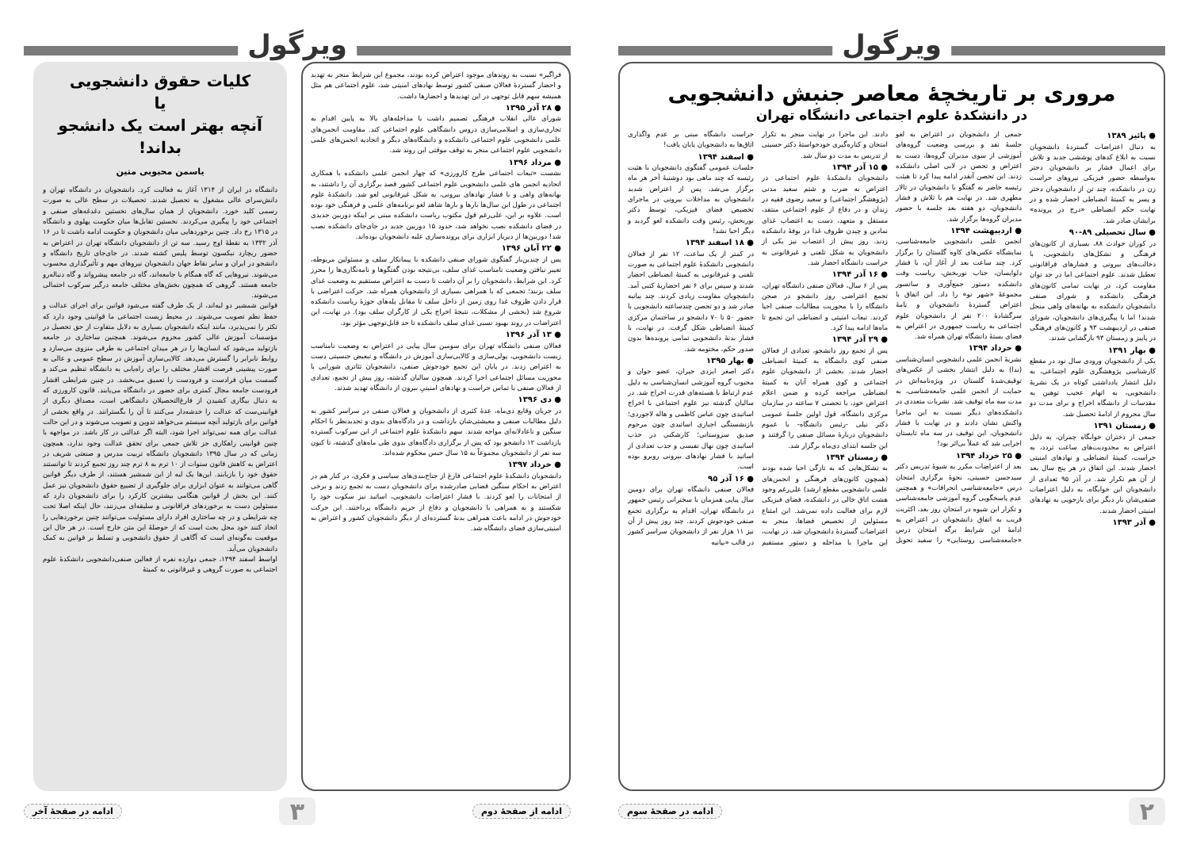ویرگول
مروری بر تاریخچهٔ معاصر جنبش دانشجویی
در دانشکدهٔ علوم اجتماعی دانشگاه تهران
● پائیز ۱۳۸۹
به دنبال اعتراضات گستردهٔ دانشجویان نسبت به ابلاغ کدهای پوششی جدید و تلاش برای اعمال فشار بر دانشجویان دختر به‌واسطه حضور فیزیکی نیروهای حراست زن در دانشکده، چند تن از دانشجویان دختر و پسر به کمیتهٔ انضباطی احضار شده و در نهایت حکم انضباطی «درج در پرونده» برایشان صادر شد.
● سال تحصیلی ۸۹-۹۰
در کوران حوادث ۸۸، بسیاری از کانون‌های فرهنگی و تشکل‌های دانشجویی، با دخالت‌های بیرونی و فشارهای فراقانونی تعطیل شدند. علوم اجتماعی اما در حد توان مقاومت کرد، در نهایت تمامی کانون‌های فرهنگی دانشکده و شورای صنفی دانشجویان دانشکده به بهانه‌های واهی منحل شدند! اما با پیگیری‌های دانشجویان، شورای صنفی در اردیبهشت ۹۳ و کانون‌های فرهنگی در پاییز و زمستان ۹۳ بازگشایی شدند.
● بهار ۱۳۹۱
یکی از دانشجویان ورودی سال نود در مقطع کارشناسی پژوهشگری علوم اجتماعی، به دلیل انتشار یادداشتی کوتاه در یک نشریهٔ دانشجویی، به اتهام عجیب توهین به مقدسات از دانشگاه اخراج و برای مدت دو سال محروم از ادامهٔ تحصیل شد.
● زمستان ۱۳۹۱
جمعی از دختران خوابگاه چمران، به دلیل اعتراض به محدودیت‌های ساعت تردد، به حراست، کمیتهٔ انضباطی و نهادهای امنیتی احضار شدند. این اتفاق در هر پنج سال بعد از آن هم تکرار شد. در آذر ۹۵ تعدادی از دانشجویان این خوابگاه، به دلیل اعتراضات صنفی‌شان بار دیگر برای بازجویی به نهادهای امنیتی احضار شدند.
● آذر ۱۳۹۳
جمعی از دانشجویان در اعتراض به لغو جلسهٔ نقد و بررسی وضعیت گروه‌های آموزشی از سوی مدیران گروه‌ها، دست به اعتراض و تحصن در لابی اصلی دانشکده زدند. این تحصن آنقدر ادامه پیدا کرد تا هیئت رئیسه حاضر به گفتگو با دانشجویان در تالار مطهری شد. در نهایت هم با تلاش و فشار دانشجویان، دو هفته بعد جلسه با حضور مدیران گروه‌ها برگزار شد.
● اردیبهشت ۱۳۹۴
انجمن علمی دانشجویی جامعه‌شناسی، نمایشگاه عکس‌های کاوه گلستان را برگزار کرد. چند ساعت بعد از آغاز آن، با فشار دلواپسان، جناب نوربخش، ریاست وقت دانشکده دستور جمع‌آوری و سانسور مجموعهٔ «شهر نو» را داد. این اتفاق با اعتراض گستردهٔ دانشجویان و نامهٔ سرگشادهٔ ۲۰۰ نفر از دانشجویان علوم اجتماعی به ریاست جمهوری در اعتراض به فضای بستهٔ دانشگاه تهران همراه شد.
● خرداد ۱۳۹۴
نشریهٔ انجمن علمی دانشجویی انسان‌شناسی (ندا) به دلیل انتشار بخشی از عکس‌های توقیف‌شدهٔ گلستان در ویژه‌نامه‌اش در حمایت از انجمن علمی جامعه‌شناسی، به مدت سه ماه توقیف شد. نشریات متعددی در دانشکده‌های دیگر نسبت به این ماجرا واکنش نشان دادند و در نهایت با فشار دانشجویان، این توقیف در سه ماه تابستان اجرایی شد که عملاً بی‌اثر بود!
● ۲۵ خرداد ۱۳۹۴
بعد از اعتراضات مکرر به شیوهٔ تدریس دکتر سیدحسن حسینی، نحوهٔ برگزاری امتحان درس «جامعه‌شناسی انحرافات» و همچنین عدم پاسخگویی گروه آموزشی جامعه‌شناسی و تکرار این شیوه در امتحان روز بعد، اکثریت قریب به اتفاق دانشجویان در اعتراض به ادامهٔ این شرایط برگه امتحان درس «جامعه‌شناسی روستایی» را سفید تحویل دادند. این ماجرا در نهایت منجر به تکرار امتحان و کناره‌گیری خودخواستهٔ دکتر حسینی از تدریس به مدت دو سال شد.
● ۱۵ آذر ۱۳۹۴
دانشجویان دانشکدهٔ علوم اجتماعی در اعتراض به ضرب و شتم سعید مدنی (پژوهشگر اجتماعی) و سعید رضوی فقیه در زندان و در دفاع از علوم اجتماعی منتقد، مستقل و متعهد، دست به اعتصاب غذای نمادین و چیدن ظروف غذا در بوفهٔ دانشکده زدند. روز پیش از اعتصاب نیز یکی از دانشجویان به شکل تلفنی و غیرقانونی به حراست دانشگاه احضار شد.
● ۱۶ آذر ۱۳۹۴
پس از ۶ سال، فعالان صنفی دانشگاه تهران، تجمع اعتراضی روز دانشجو در صحن دانشگاه را با محوریت مطالبات صنفی احیا کردند. تبعات امنیتی و انضباطی این تجمع تا ماه‌ها ادامه پیدا کرد.
● ۲۹ آذر ۱۳۹۴
پس از تجمع روز دانشجو، تعدادی از فعالان صنفی کوی دانشگاه به کمیتهٔ انضباطی احضار شدند. بخشی از دانشجویان علوم اجتماعی و کوی همراه آنان به کمیتهٔ انضباطی مراجعه کرده و ضمن اعلام اعتراض خود، با تحصنی ۷ ساعته در سازمان مرکزی دانشگاه، قول اولین جلسهٔ عمومی دکتر نیلی -رئیس دانشگاه- با عموم دانشجویان دربارهٔ مسائل صنفی را گرفتند و این جلسه ابتدای دی‌ماه برگزار شد.
● زمستان ۱۳۹۴
به تشکل‌هایی که به تازگی احیا شده بودند (همچون کانون‌های فرهنگی و انجمن‌های علمی دانشجویی مقطع ارشد) علی‌رغم وجود هشت اتاق خالی در دانشکده، فضای فیزیکی لازم برای فعالیت داده نمی‌شد. این امتناع مسئولین از تخصیص فضاها، منجر به اعتراضات گستردهٔ دانشجویان شد. در نهایت، این ماجرا با مداخله و دستور مستقیم حراست دانشگاه مبنی بر عدم واگذاری اتاق‌ها به دانشجویان پایان یافت!
● اسفند ۱۳۹۴
جلسات عمومی گفتگوی دانشجویان با هئیت رئیسه که چند ماهی بود دوشنبهٔ آخر هر ماه برگزار می‌شد، پس از اعتراض شدید دانشجویان به مداخلات بیرونی در ماجرای تخصیص فضای فیزیکی، توسط دکتر نوربخش، رئیس وقت دانشکده لغو گردید و دیگر احیا نشد!
● ۱۸ اسفند ۱۳۹۴
در کمتر از یک ساعت، ۱۲ نفر از فعالان دانشجویی دانشکدهٔ علوم اجتماعی به صورت تلفنی و غیرقانونی به کمیتهٔ انضباطی احضار شدند و سپس برای ۶ نفر احضاریهٔ کتبی آمد. دانشجویان مقاومت زیادی کردند. چند بیانیه صادر شد و دو تحصن چندساعته دانشجویی با حضور ۵۰ تا ۷۰ دانشجو در ساختمان مرکزی کمیتهٔ انضباطی شکل گرفت. در نهایت، با فشار بدنهٔ دانشجویی تمامی پرونده‌ها بدون صدور حکم، مختومه شد.
● بهار ۱۳۹۵
دکتر اصغر ایزدی جیران، عضو جوان و محبوب گروه آموزشی انسان‌شناسی به دلیل عدم ارتباط با هسته‌های قدرت اخراج شد. در سالیان گذشته نیز علوم اجتماعی با اخراج اساتیدی چون عباس کاظمی و هاله لاجوردی؛ بازنشستگی اجباری اساتیدی چون مرحوم صدیق سروستانی؛ کارشکنی در جذب اساتیدی چون نهال نفیسی و جذب تعدادی از اساتید با فشار نهادهای بیرونی روبرو بوده است.
● ۱۶ آذر ۹۵
فعالان صنفی دانشگاه تهران برای دومین سال پیاپی همزمان با سخنرانی رئیس جمهور در دانشگاه تهران، اقدام به برگزاری تجمع صنفی خودجوش کردند. چند روز پیش از آن نیز ۱۱ هزار نفر از دانشجویان سراسر کشور در قالب «بیانیه
۲ ادامه در صفحهٔ سوم
ویرگول
فراگیر» نسبت به روندهای موجود اعتراض کرده بودند، مجموع این شرایط منجر به تهدید و احضار گستردهٔ فعالان صنفی کشور توسط نهادهای امنیتی شد، علوم اجتماعی هم مثل همیشه سهم قابل توجهی در این تهدیدها و احضارها داشت.
● ۲۸ آذر ۱۳۹۵
شورای عالی انقلاب فرهنگی تصمیم داشت با مداخله‌های بالا به پایین اقدام به تجاری‌سازی و اسلامی‌سازی دروس دانشگاهی علوم اجتماعی کند. مقاومت انجمن‌های علمی دانشجویی علوم اجتماعی دانشکده و دانشگاه‌های دیگر و اتحادیه انجمن‌های علمی دانشجویی علوم اجتماعی منجر به توقف موقتی این روند شد.
● مرداد ۱۳۹۶
نشست «تبعات اجتماعی طرح کارورزی» که چهار انجمن علمی دانشکده با همکاری اتحادیه انجمن های علمی دانشجویی علوم اجتماعی کشور قصد برگزاری آن را داشتند، به بهانه‌های واهی و با فشار نهادهای بیرونی، به شکل غیرقانونی لغو شد. دانشکدهٔ علوم اجتماعی در طول این سال‌ها بارها و بارها شاهد لغو برنامه‌های علمی و فرهنگی خود بوده است. علاوه بر این، علی‌رغم قول مکتوب ریاست دانشکده مبنی بر اینکه دوربین جدیدی در فضای دانشکده نصب نخواهد شد، حدود ۱۵ دوربین جدید در جای‌جای دانشکده نصب شد! دوربین‌ها از دیرباز ابزاری برای پرونده‌سازی علیه دانشجویان بوده‌اند.
● ۲۲ آبان ۱۳۹۶
پس از چندین‌بار گفتگوی شورای صنفی دانشکده با پیمانکار سلف و مسئولین مربوطه، تغییر نیافتن وضعیت نامناسب غذای سلف، بی‌نتیجه بودن گفتگوها و نامه‌نگاری‌ها را محرز کرد. این شرایط، دانشجویان را بر آن داشت تا دست به اعتراض مستقیم به وضعیت غذای سلف بزنند؛ تجمعی که با همراهی بسیاری از دانشجویان همراه شد. حرکت اعتراضی با قرار دادن ظروف غذا روی زمین از داخل سلف تا مقابل پله‌های حوزهٔ ریاست دانشکده شروع شد (بخشی از مشکلات، نتیجهٔ اخراج یکی از کارگران سلف بود). در نهایت، این اعتراضات در روند بهبود نسبی غذای سلف دانشکده تا حد قابل‌توجهی مؤثر بود.
● ۱۳ آذر ۱۳۹۶
فعالان صنفی دانشگاه تهران برای سومین سال پیاپی در اعتراض به وضعیت نامناسب زیست دانشجویی، پولی‌سازی و کالایی‌سازی آموزش در دانشگاه و تبعیض جنسیتی دست به اعتراض زدند. در پایان این تجمع خودجوش صنفی، دانشجویان تئاتری شورایی با محوریت مسائل اجتماعی اجرا کردند. همچون سالیان گذشته، روز پیش از تجمع، تعدادی از فعالان صنفی با تماس حراست و نهادهای امنیتیِ بیرون از دانشگاه تهدید شدند.
● دی ۱۳۹۶
در جریان وقایع دی‌ماه، عدهٔ کثیری از دانشجویان و فعالان صنفی در سراسر کشور به دلیل مطالبات صنفی و معیشتی‌شان بازداشت و در دادگاه‌های بدوی و تجدیدنظر با احکام سنگین و ناعادلانه‌ای مواجه شدند. سهم دانشکدهٔ علوم اجتماعی از این سرکوب گسترده بازداشت ۱۲ دانشجو بود که پس از برگزاری دادگاه‌های بدوی طی ماه‌های گذشته، تا کنون سه نفر از دانشجویان مجموعاً به ۱۵ سال حبس محکوم شده‌اند.
● خرداد ۱۳۹۷
دانشجویان دانشکدهٔ علوم اجتماعی فارغ از جناح‌بندی‌های سیاسی و فکری، در کنار هم در اعتراض به احکام سنگین قضایی صادرشده برای دانشجویان دست به تجمع زدند و برخی از امتحانات را لغو کردند. با فشار اعتراضات دانشجویی، اساتید نیز سکوت خود را شکستند و به همراهی با دانشجویان و دفاع از حریم دانشگاه پرداختند. این حرکت خودجوش در ادامه باعث همراهی بدنهٔ گسترده‌ای از دیگر دانشجویان کشور و اعتراض به امنیتی‌سازی فضای دانشگاه شد.
کلیات حقوق دانشجویی
یا
آنچه بهتر است یک دانشجو بداند!
یاسمن محبوبی متین
دانشگاه در ایران از ۱۳۱۴ آغاز به فعالیت کرد. دانشجویان در دانشگاه تهران و دانش‌سرای عالی مشغول به تحصیل شدند. تحصیلات در سطح عالی به صورت رسمی کلید خورد. دانشجویان از همان سال‌های نخستین دغدغه‌های صنفی و اجتماعی خود را پیگیری می‌کردند. نخستین تقابل‌ها میان حکومت پهلوی و دانشگاه در ۱۳۱۵ رخ داد. چنین برخوردهایی میان دانشجویان و حکومت ادامه داشت تا در ۱۶ آذر ۱۳۳۲ به نقطهٔ اوج رسید. سه تن از دانشجویان دانشگاه تهران در اعتراض به حضور ریچارد نیکسون توسط پلیس کشته شدند. در جای‌جای تاریخ دانشگاه و دانشجو در ایران و سایر نقاط جهان دانشجویان نیروهای مهم و تأثیرگذاری محسوب می‌شوند. نیروهایی که گاه همگام با جامعه‌اند، گاه در جامعه پیشرواند و گاه دنباله‌رو جامعه هستند. گروهی که همچون بخش‌های مختلف جامعه درگیر سرکوب احتمالی می‌شوند.
قوانین شمشیر دو لبه‌اند، از یک طرف گفته می‌شود قوانین برای اجرای عدالت و حفظ نظم تصویب می‌شوند. در محیط زیست اجتماعی ما قوانینی وجود دارد که تکثر را نمی‌پذیرد، مانند اینکه دانشجویان بسیاری به دلایل متفاوت از حق تحصیل در مؤسسات آموزش عالی کشور محروم می‌شوند. همچنین ساختاری در جامعه بازتولید می‌شود که انسان‌ها را در هر میدان اجتماعی به طرقی منزوی می‌سازد و روابط نابرابر را گسترش می‌دهد. کالایی‌سازی آموزش در سطح عمومی و عالی به صورت پیشینی فرصت اقشار مختلف را برای راه‌یابی به دانشگاه تنظیم می‌کند و گسست میان فرادست و فرودست را تعمیق می‌بخشد. در چنین شرایطی اقشار فرودست جامعه مجال کمتری برای حضور در دانشگاه می‌یابند. قانون کارورزی که به دنبال بیگاری کشیدن از فارغ‌التحصیلان دانشگاهی است، مصداق دیگری از قوانینی‌ست که عدالت را خدشه‌دار می‌کنند تا آن را بگسترانند. در واقع بخشی از قوانین برای بازتولید آنچه سیستم می‌خواهد تدوین و تصویب می‌شوند و در این حالت عدالت برای همه نمی‌تواند اجرا شود، البته اگر عدالتی در کار باشد. در مواجهه با چنین قوانینی راهکاری جز تلاش جمعی برای تحقق عدالت وجود ندارد، همچون زمانی که در سال ۱۳۹۵ دانشجویان دانشگاه تربیت مدرس و صنعتی شریف در اعتراض به کاهش قانون سنوات از ۱۰ ترم به ۸ ترم چند روز تجمع کردند تا توانستند حقوق خود را بازیابند. این‌ها یک لبه از این شمشیر هستند، از طرف دیگر قوانین گاهی می‌توانند به عنوان ابزاری برای جلوگیری از تضییع حقوق دانشجویان نیز عمل کنند. این بخش از قوانین هنگامی بیشترین کارکرد را برای دانشجویان دارد که مسئولین دست به برخوردهای فراقانونی و سلیقه‌ای می‌زنند، حال اینکه اصلا تحت چه شرایطی و در چه ساختاری افراد دارای مسئولیت می‌توانند چنین برخوردهایی را اتخاذ کنند خود محل بحث است که از حوصلهٔ این متن خارج است. در هر حال این موقعیت به‌گونه‌ای است که آگاهی از حقوق دانشجویی و تسلط بر قوانین به کمک دانشجویان می‌آید.
اواسط اسفند ۱۳۹۴، جمعی دوازده نفره از فعالین صنفی‌دانشجویی دانشکدهٔ علوم اجتماعی به صورت گروهی و غیرقانونی به کمیتهٔ
ادامه از صفحهٔ دوم ۳ ادامه در صفحهٔ آخر